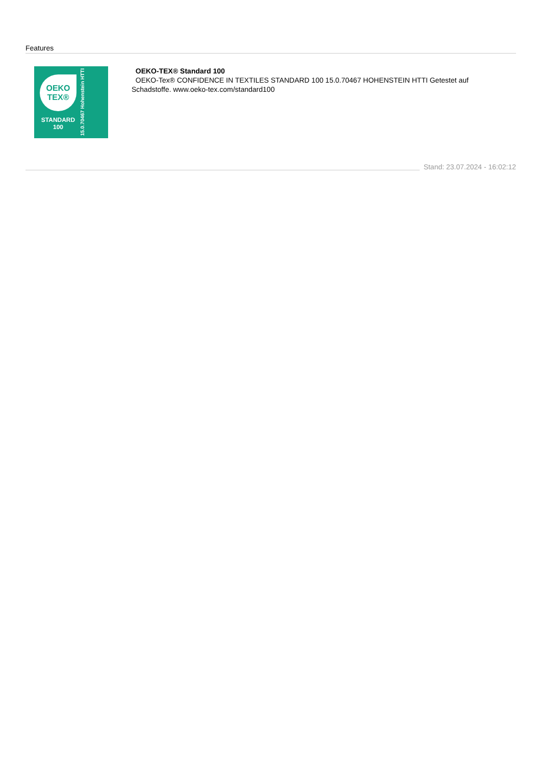Features
OEKO
TEX®
STANDARD
100
15.0.70467 Hohenstein HTTI
OEKO-TEX® Standard 100
OEKO-Tex® CONFIDENCE IN TEXTILES STANDARD 100 15.0.70467 HOHENSTEIN HTTI Getestet auf Schadstoffe. www.oeko-tex.com/standard100
Stand: 23.07.2024 - 16:02:12